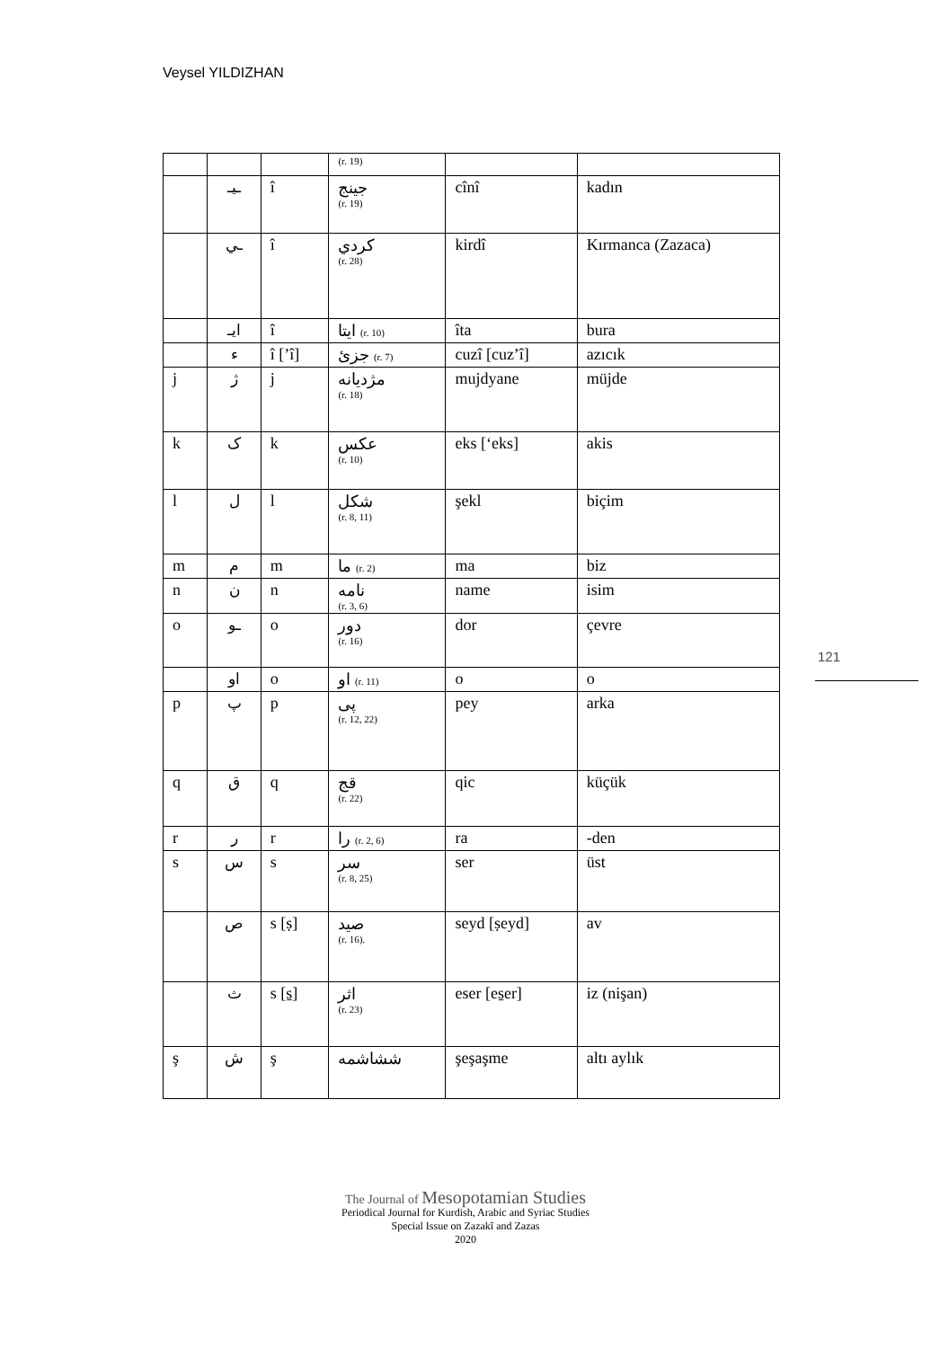Veysel YILDIZHAN
| | | | (r. 19) | | |
| | ـيـ | î | جينج (r. 19) | cînî | kadın |
| | ـي | î | كردي (r. 28) | kirdî | Kırmanca (Zazaca) |
| | ايـ | î | ايتا (r. 10) | îta | bura |
| | ء | î [’î] | جزئ (r. 7) | cuzî [cuz’î] | azıcık |
| j | ژ | j | مژدیانه (r. 18) | mujdyane | müjde |
| k | ک | k | عكس (r. 10) | eks [‘eks] | akis |
| l | ل | l | شكل (r. 8, 11) | şekl | biçim |
| m | م | m | ما (r. 2) | ma | biz |
| n | ن | n | نامه (r. 3, 6) | name | isim |
| o | ـو | o | دور (r. 16) | dor | çevre |
| | او | o | او (r. 11) | o | o |
| p | پ | p | پی (r. 12, 22) | pey | arka |
| q | ق | q | قج (r. 22) | qic | küçük |
| r | ر | r | را (r. 2, 6) | ra | -den |
| s | س | s | سر (r. 8, 25) | ser | üst |
| | ص | s [ṣ] | صيد (r. 16). | seyd [ṣeyd] | av |
| | ث | s [s̱] | اثر (r. 23) | eser [es̱er] | iz (nişan) |
| ş | ش | ş | ششاشمه | şeşaşme | altı aylık |
121
The Journal of Mesopotamian Studies
Periodical Journal for Kurdish, Arabic and Syriac Studies
Special Issue on Zazakî and Zazas
2020